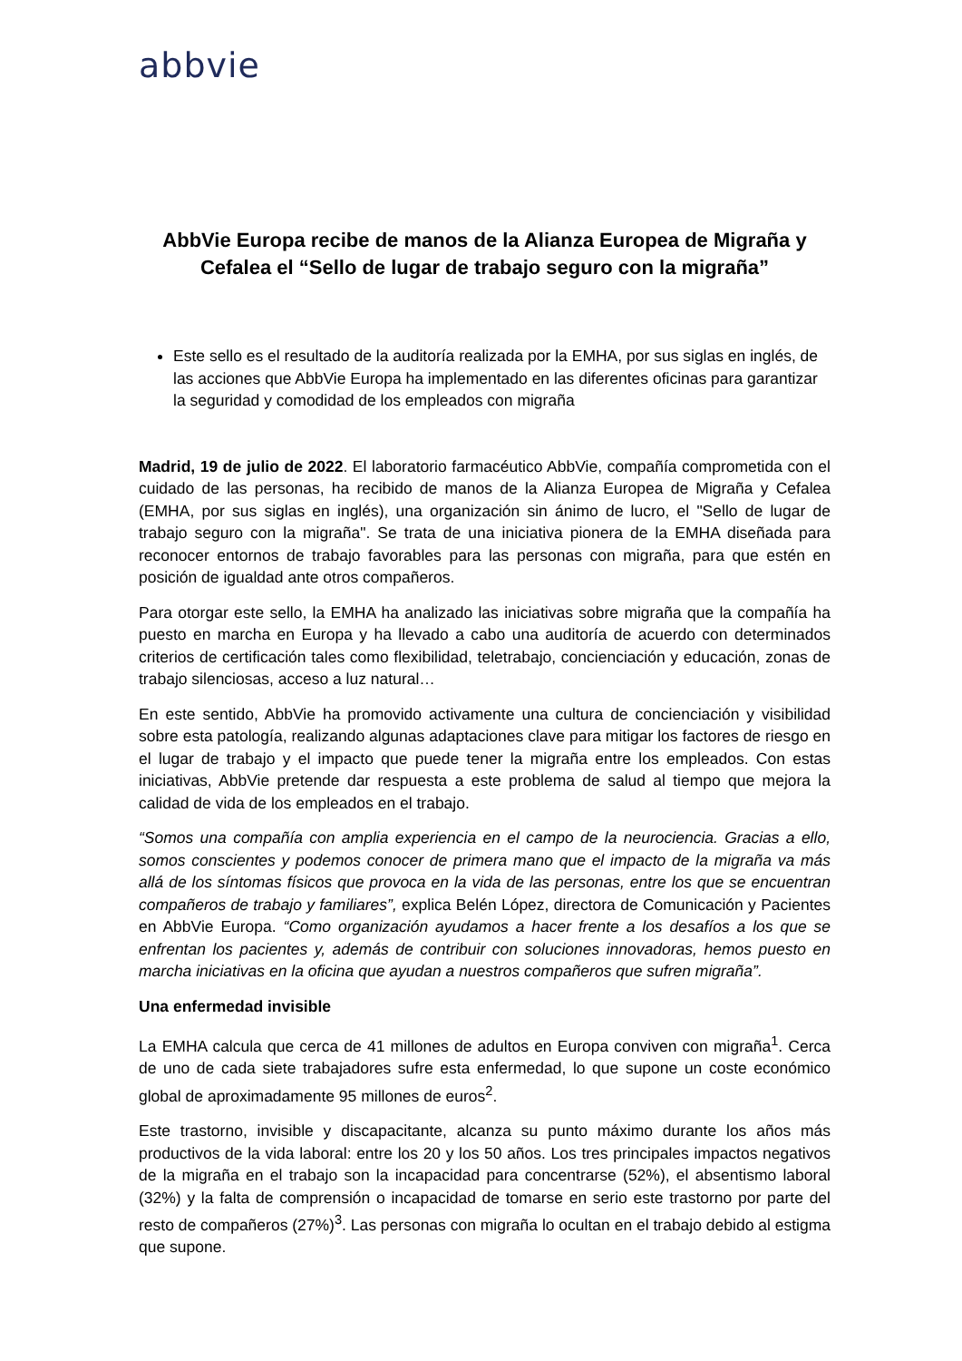abbvie
AbbVie Europa recibe de manos de la Alianza Europea de Migraña y Cefalea el “Sello de lugar de trabajo seguro con la migraña”
Este sello es el resultado de la auditoría realizada por la EMHA, por sus siglas en inglés, de las acciones que AbbVie Europa ha implementado en las diferentes oficinas para garantizar la seguridad y comodidad de los empleados con migraña
Madrid, 19 de julio de 2022. El laboratorio farmacéutico AbbVie, compañía comprometida con el cuidado de las personas, ha recibido de manos de la Alianza Europea de Migraña y Cefalea (EMHA, por sus siglas en inglés), una organización sin ánimo de lucro, el "Sello de lugar de trabajo seguro con la migraña". Se trata de una iniciativa pionera de la EMHA diseñada para reconocer entornos de trabajo favorables para las personas con migraña, para que estén en posición de igualdad ante otros compañeros.
Para otorgar este sello, la EMHA ha analizado las iniciativas sobre migraña que la compañía ha puesto en marcha en Europa y ha llevado a cabo una auditoría de acuerdo con determinados criterios de certificación tales como flexibilidad, teletrabajo, concienciación y educación, zonas de trabajo silenciosas, acceso a luz natural…
En este sentido, AbbVie ha promovido activamente una cultura de concienciación y visibilidad sobre esta patología, realizando algunas adaptaciones clave para mitigar los factores de riesgo en el lugar de trabajo y el impacto que puede tener la migraña entre los empleados. Con estas iniciativas, AbbVie pretende dar respuesta a este problema de salud al tiempo que mejora la calidad de vida de los empleados en el trabajo.
“Somos una compañía con amplia experiencia en el campo de la neurociencia. Gracias a ello, somos conscientes y podemos conocer de primera mano que el impacto de la migraña va más allá de los síntomas físicos que provoca en la vida de las personas, entre los que se encuentran compañeros de trabajo y familiares”, explica Belén López, directora de Comunicación y Pacientes en AbbVie Europa. “Como organización ayudamos a hacer frente a los desafíos a los que se enfrentan los pacientes y, además de contribuir con soluciones innovadoras, hemos puesto en marcha iniciativas en la oficina que ayudan a nuestros compañeros que sufren migraña”.
Una enfermedad invisible
La EMHA calcula que cerca de 41 millones de adultos en Europa conviven con migraña<sup>1</sup>. Cerca de uno de cada siete trabajadores sufre esta enfermedad, lo que supone un coste económico global de aproximadamente 95 millones de euros<sup>2</sup>.
Este trastorno, invisible y discapacitante, alcanza su punto máximo durante los años más productivos de la vida laboral: entre los 20 y los 50 años. Los tres principales impactos negativos de la migraña en el trabajo son la incapacidad para concentrarse (52%), el absentismo laboral (32%) y la falta de comprensión o incapacidad de tomarse en serio este trastorno por parte del resto de compañeros (27%)<sup>3</sup>. Las personas con migraña lo ocultan en el trabajo debido al estigma que supone.